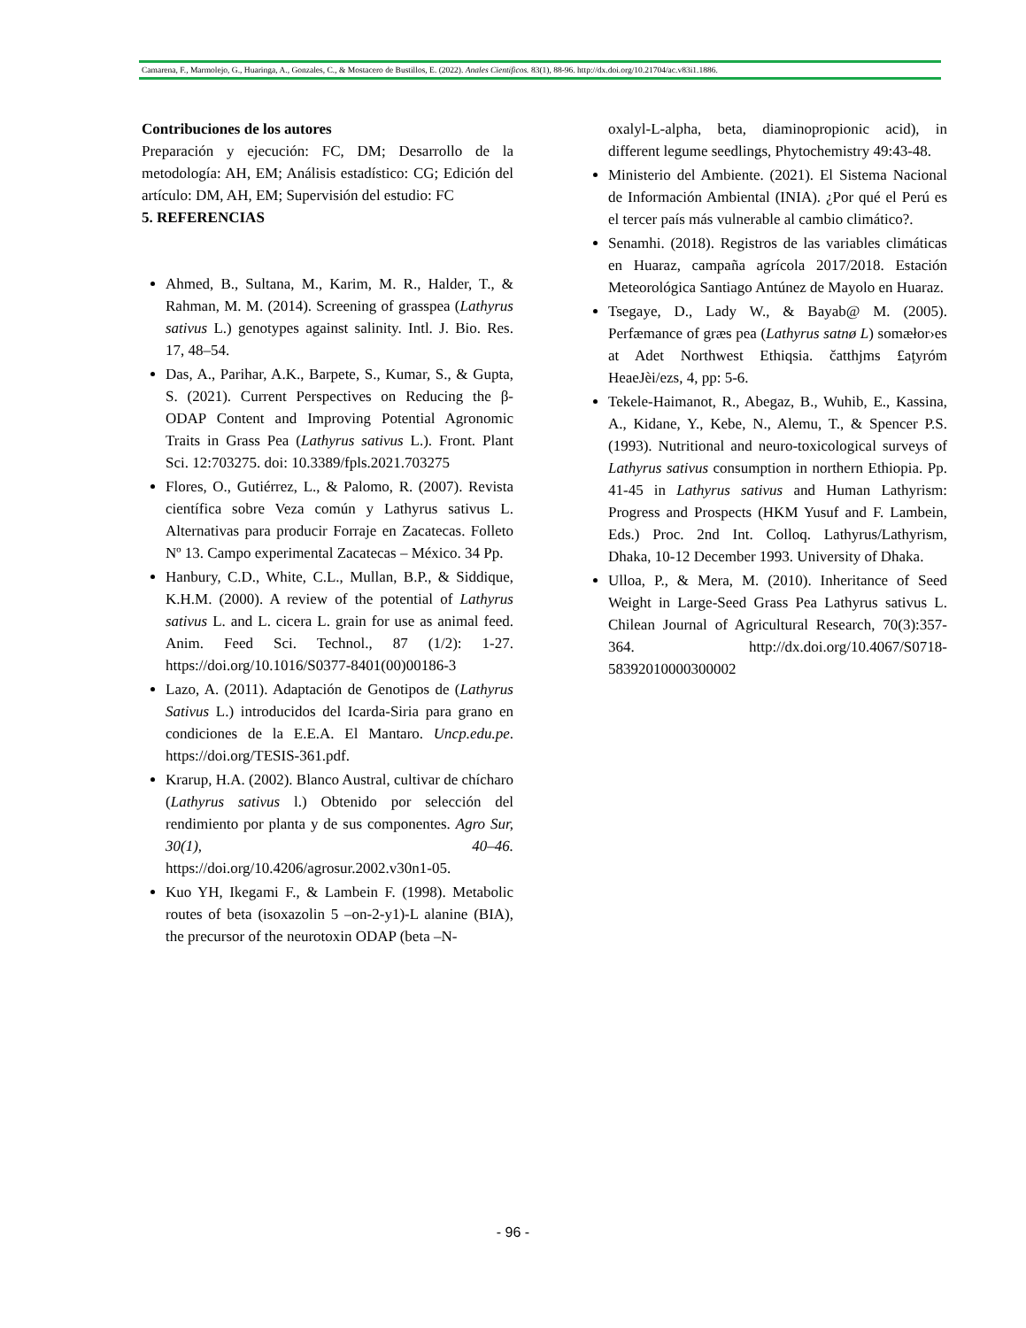Camarena, F., Marmolejo, G., Huaringa, A., Gonzales, C., & Mostacero de Bustillos, E. (2022). Anales Científicos. 83(1), 88-96. http://dx.doi.org/10.21704/ac.v83i1.1886.
Contribuciones de los autores
Preparación y ejecución: FC, DM; Desarrollo de la metodología: AH, EM; Análisis estadístico: CG; Edición del artículo: DM, AH, EM; Supervisión del estudio: FC
5. REFERENCIAS
Ahmed, B., Sultana, M., Karim, M. R., Halder, T., & Rahman, M. M. (2014). Screening of grasspea (Lathyrus sativus L.) genotypes against salinity. Intl. J. Bio. Res. 17, 48–54.
Das, A., Parihar, A.K., Barpete, S., Kumar, S., & Gupta, S. (2021). Current Perspectives on Reducing the β-ODAP Content and Improving Potential Agronomic Traits in Grass Pea (Lathyrus sativus L.). Front. Plant Sci. 12:703275. doi: 10.3389/fpls.2021.703275
Flores, O., Gutiérrez, L., & Palomo, R. (2007). Revista científica sobre Veza común y Lathyrus sativus L. Alternativas para producir Forraje en Zacatecas. Folleto Nº 13. Campo experimental Zacatecas – México. 34 Pp.
Hanbury, C.D., White, C.L., Mullan, B.P., & Siddique, K.H.M. (2000). A review of the potential of Lathyrus sativus L. and L. cicera L. grain for use as animal feed. Anim. Feed Sci. Technol., 87 (1/2): 1-27. https://doi.org/10.1016/S0377-8401(00)00186-3
Lazo, A. (2011). Adaptación de Genotipos de (Lathyrus Sativus L.) introducidos del Icarda-Siria para grano en condiciones de la E.E.A. El Mantaro. Uncp.edu.pe. https://doi.org/TESIS-361.pdf.
Krarup, H.A. (2002). Blanco Austral, cultivar de chícharo (Lathyrus sativus l.) Obtenido por selección del rendimiento por planta y de sus componentes. Agro Sur, 30(1), 40–46. https://doi.org/10.4206/agrosur.2002.v30n1-05.
Kuo YH, Ikegami F., & Lambein F. (1998). Metabolic routes of beta (isoxazolin 5 –on-2-y1)-L alanine (BIA), the precursor of the neurotoxin ODAP (beta –N-
oxalyl-L-alpha, beta, diaminopropionic acid), in different legume seedlings, Phytochemistry 49:43-48.
Ministerio del Ambiente. (2021). El Sistema Nacional de Información Ambiental (INIA). ¿Por qué el Perú es el tercer país más vulnerable al cambio climático?.
Senamhi. (2018). Registros de las variables climáticas en Huaraz, campaña agrícola 2017/2018. Estación Meteorológica Santiago Antúnez de Mayolo en Huaraz.
Tsegaye, D., Lady W., & Bayab@ M. (2005). Perfæmance of græs pea (Lathyrus satnø L) somæłor›es at Adet Northwest Ethiqsia. čatthjms £ațyróm HeaeJèi/ezs, 4, pp: 5-6.
Tekele-Haimanot, R., Abegaz, B., Wuhib, E., Kassina, A., Kidane, Y., Kebe, N., Alemu, T., & Spencer P.S. (1993). Nutritional and neuro-toxicological surveys of Lathyrus sativus consumption in northern Ethiopia. Pp. 41-45 in Lathyrus sativus and Human Lathyrism: Progress and Prospects (HKM Yusuf and F. Lambein, Eds.) Proc. 2nd Int. Colloq. Lathyrus/Lathyrism, Dhaka, 10-12 December 1993. University of Dhaka.
Ulloa, P., & Mera, M. (2010). Inheritance of Seed Weight in Large-Seed Grass Pea Lathyrus sativus L. Chilean Journal of Agricultural Research, 70(3):357-364. http://dx.doi.org/10.4067/S0718-58392010000300002
- 96 -